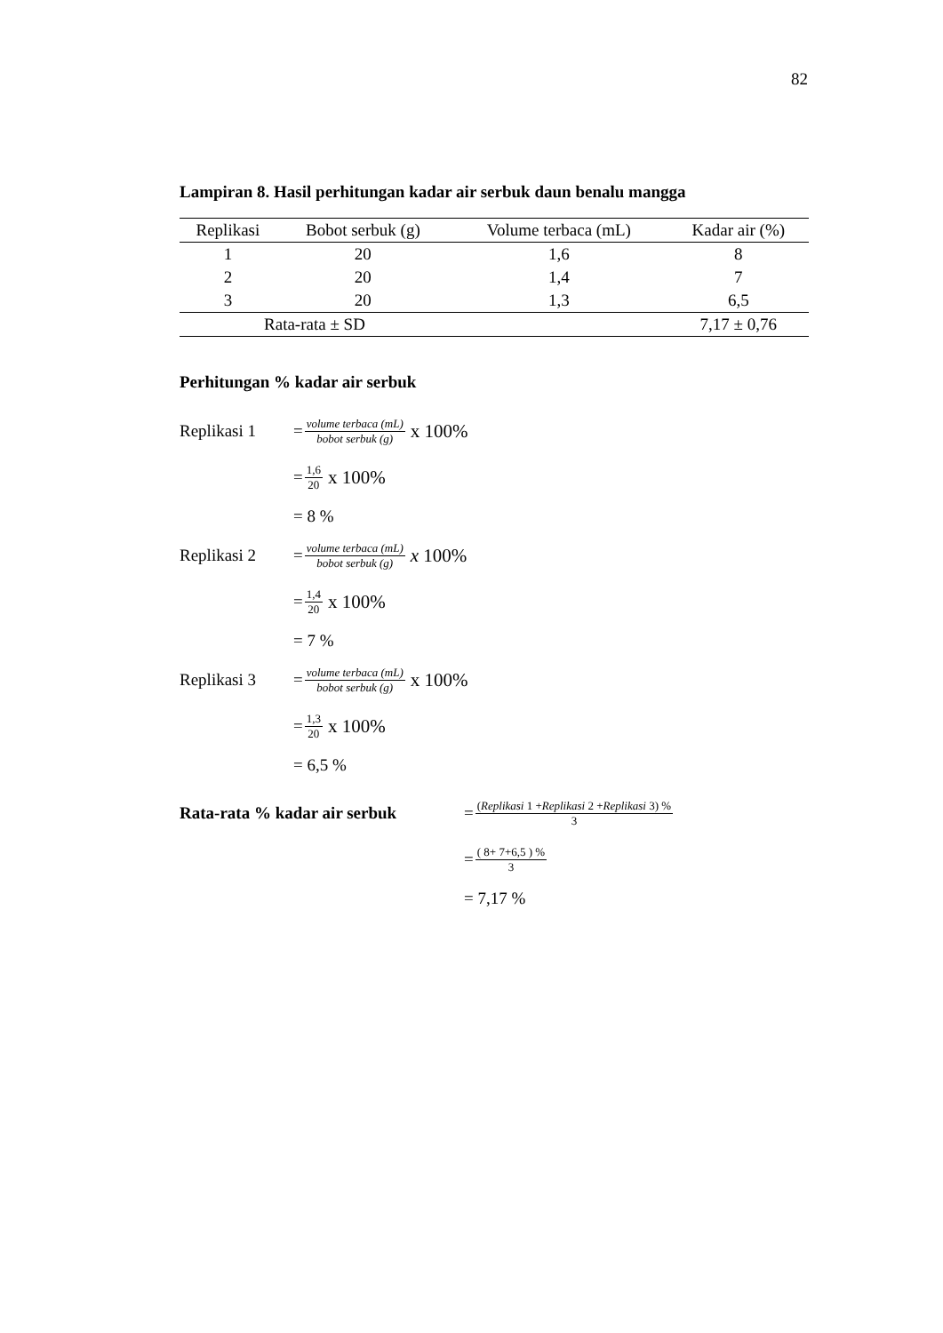82
Lampiran 8. Hasil perhitungan kadar air serbuk daun benalu mangga
| Replikasi | Bobot serbuk (g) | Volume terbaca (mL) | Kadar air (%) |
| --- | --- | --- | --- |
| 1 | 20 | 1,6 | 8 |
| 2 | 20 | 1,4 | 7 |
| 3 | 20 | 1,3 | 6,5 |
| Rata-rata ± SD | | | 7,17 ± 0,76 |
Perhitungan % kadar air serbuk
Replikasi 1 = volume terbaca (mL) bobot serbuk (g) x 100%
= 1,6 20 x 100%
= 8 %
Replikasi 2 = volume terbaca (mL) bobot serbuk (g) x 100%
= 1,4 20 x 100%
= 7 %
Replikasi 3 = volume terbaca (mL) bobot serbuk (g) x 100%
= 1,3 20 x 100%
= 6,5 %
Rata-rata % kadar air serbuk = (Replikasi 1 +Replikasi 2 +Replikasi 3) % 3
= ( 8+ 7+6,5 ) % 3
= 7,17 %